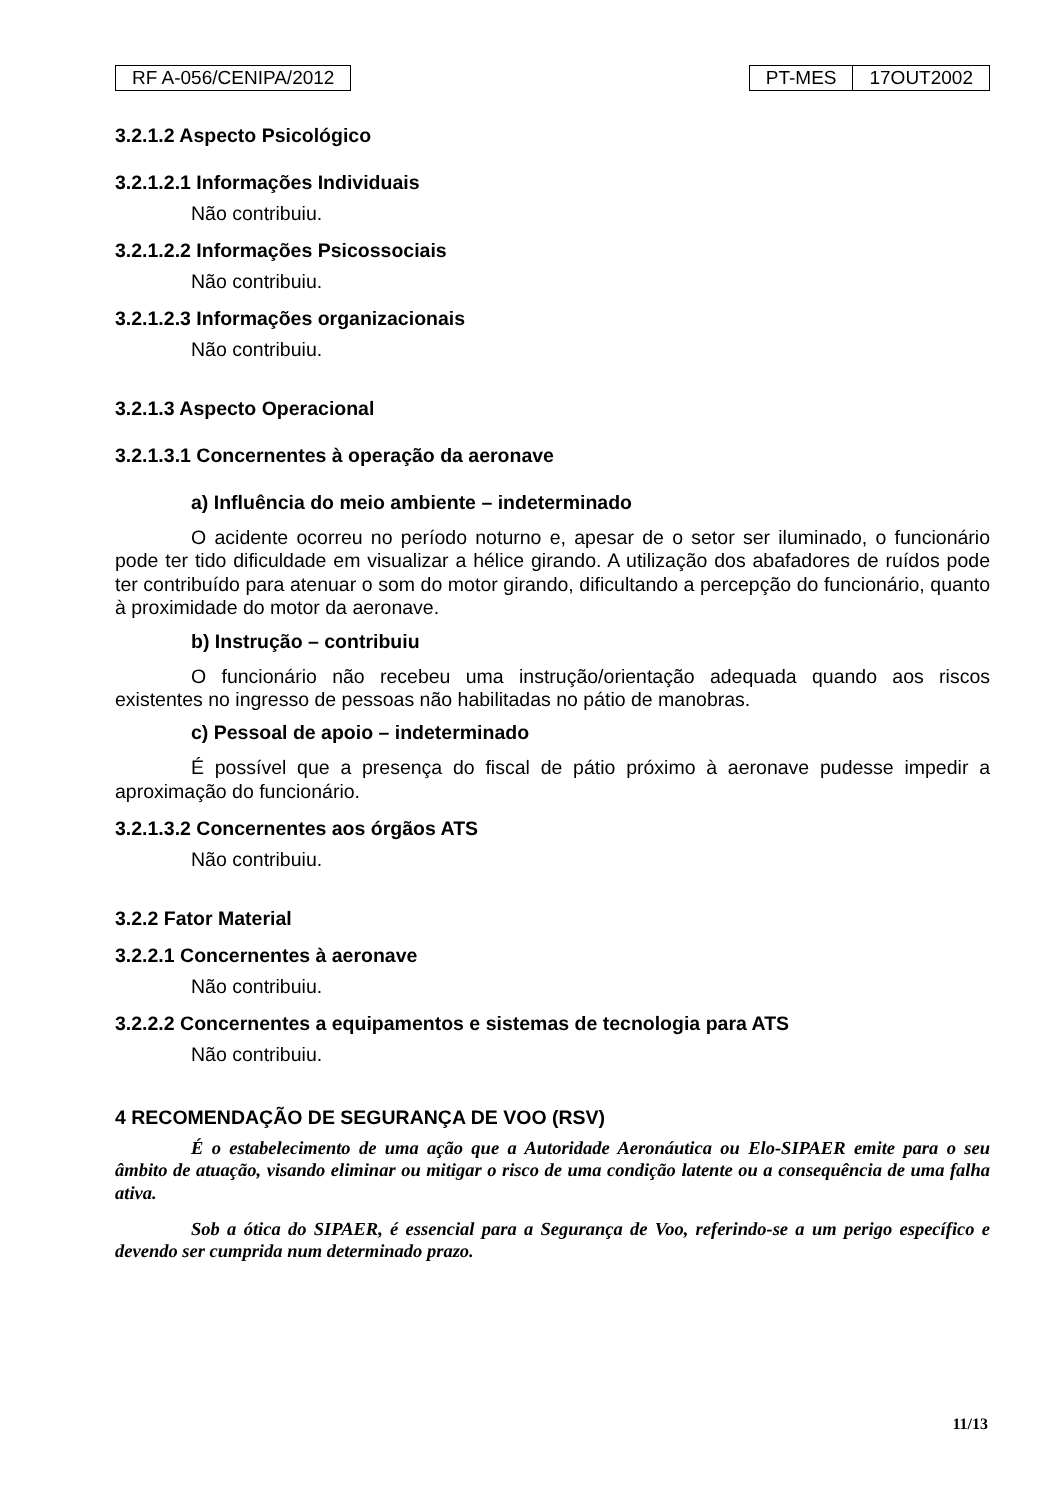RF A-056/CENIPA/2012 PT-MES 17OUT2002
3.2.1.2 Aspecto Psicológico
3.2.1.2.1 Informações Individuais
Não contribuiu.
3.2.1.2.2 Informações Psicossociais
Não contribuiu.
3.2.1.2.3 Informações organizacionais
Não contribuiu.
3.2.1.3 Aspecto Operacional
3.2.1.3.1 Concernentes à operação da aeronave
a) Influência do meio ambiente – indeterminado
O acidente ocorreu no período noturno e, apesar de o setor ser iluminado, o funcionário pode ter tido dificuldade em visualizar a hélice girando. A utilização dos abafadores de ruídos pode ter contribuído para atenuar o som do motor girando, dificultando a percepção do funcionário, quanto à proximidade do motor da aeronave.
b) Instrução – contribuiu
O funcionário não recebeu uma instrução/orientação adequada quando aos riscos existentes no ingresso de pessoas não habilitadas no pátio de manobras.
c) Pessoal de apoio – indeterminado
É possível que a presença do fiscal de pátio próximo à aeronave pudesse impedir a aproximação do funcionário.
3.2.1.3.2 Concernentes aos órgãos ATS
Não contribuiu.
3.2.2 Fator Material
3.2.2.1 Concernentes à aeronave
Não contribuiu.
3.2.2.2 Concernentes a equipamentos e sistemas de tecnologia para ATS
Não contribuiu.
4 RECOMENDAÇÃO DE SEGURANÇA DE VOO (RSV)
É o estabelecimento de uma ação que a Autoridade Aeronáutica ou Elo-SIPAER emite para o seu âmbito de atuação, visando eliminar ou mitigar o risco de uma condição latente ou a consequência de uma falha ativa.
Sob a ótica do SIPAER, é essencial para a Segurança de Voo, referindo-se a um perigo específico e devendo ser cumprida num determinado prazo.
11/13